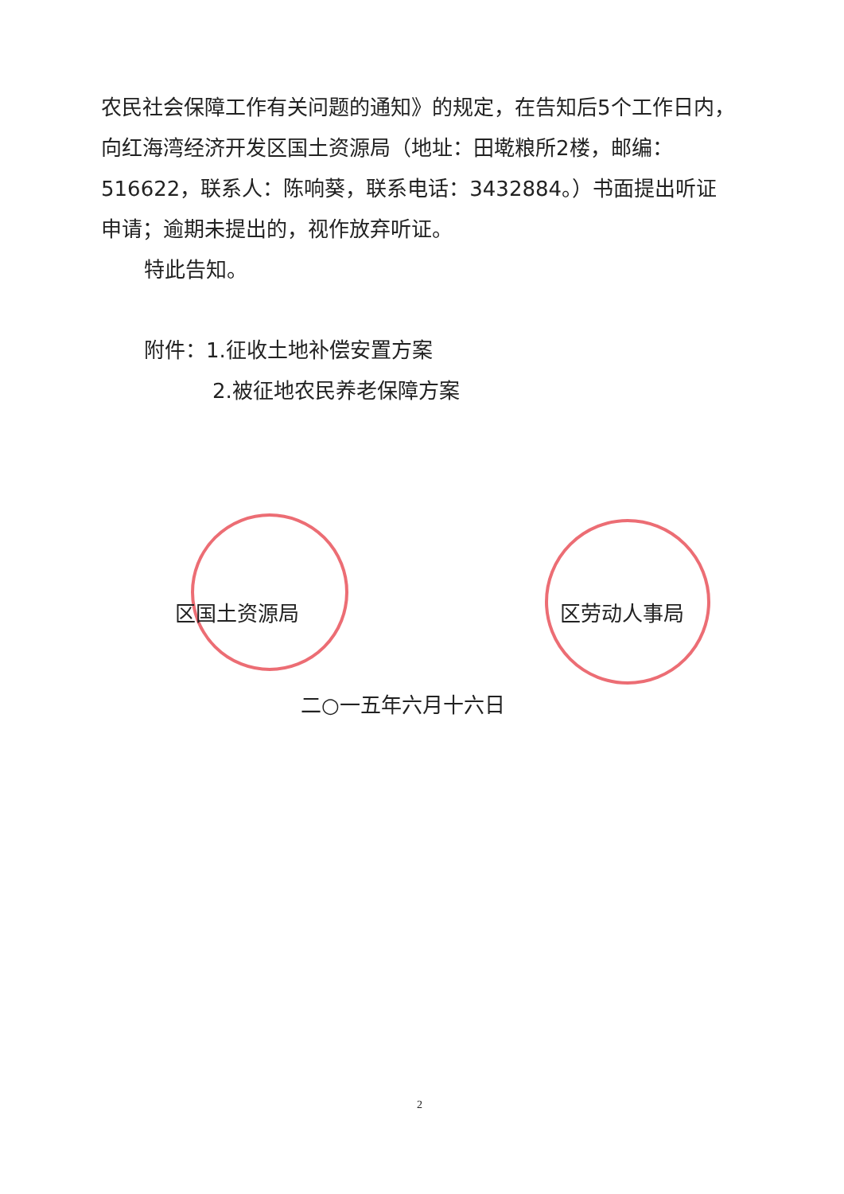农民社会保障工作有关问题的通知》的规定，在告知后5个工作日内，向红海湾经济开发区国土资源局（地址：田墘粮所2楼，邮编：516622，联系人：陈响葵，联系电话：3432884。）书面提出听证申请；逾期未提出的，视作放弃听证。
特此告知。
附件：1.征收土地补偿安置方案
2.被征地农民养老保障方案
区国土资源局 区劳动人事局
二○一五年六月十六日
2